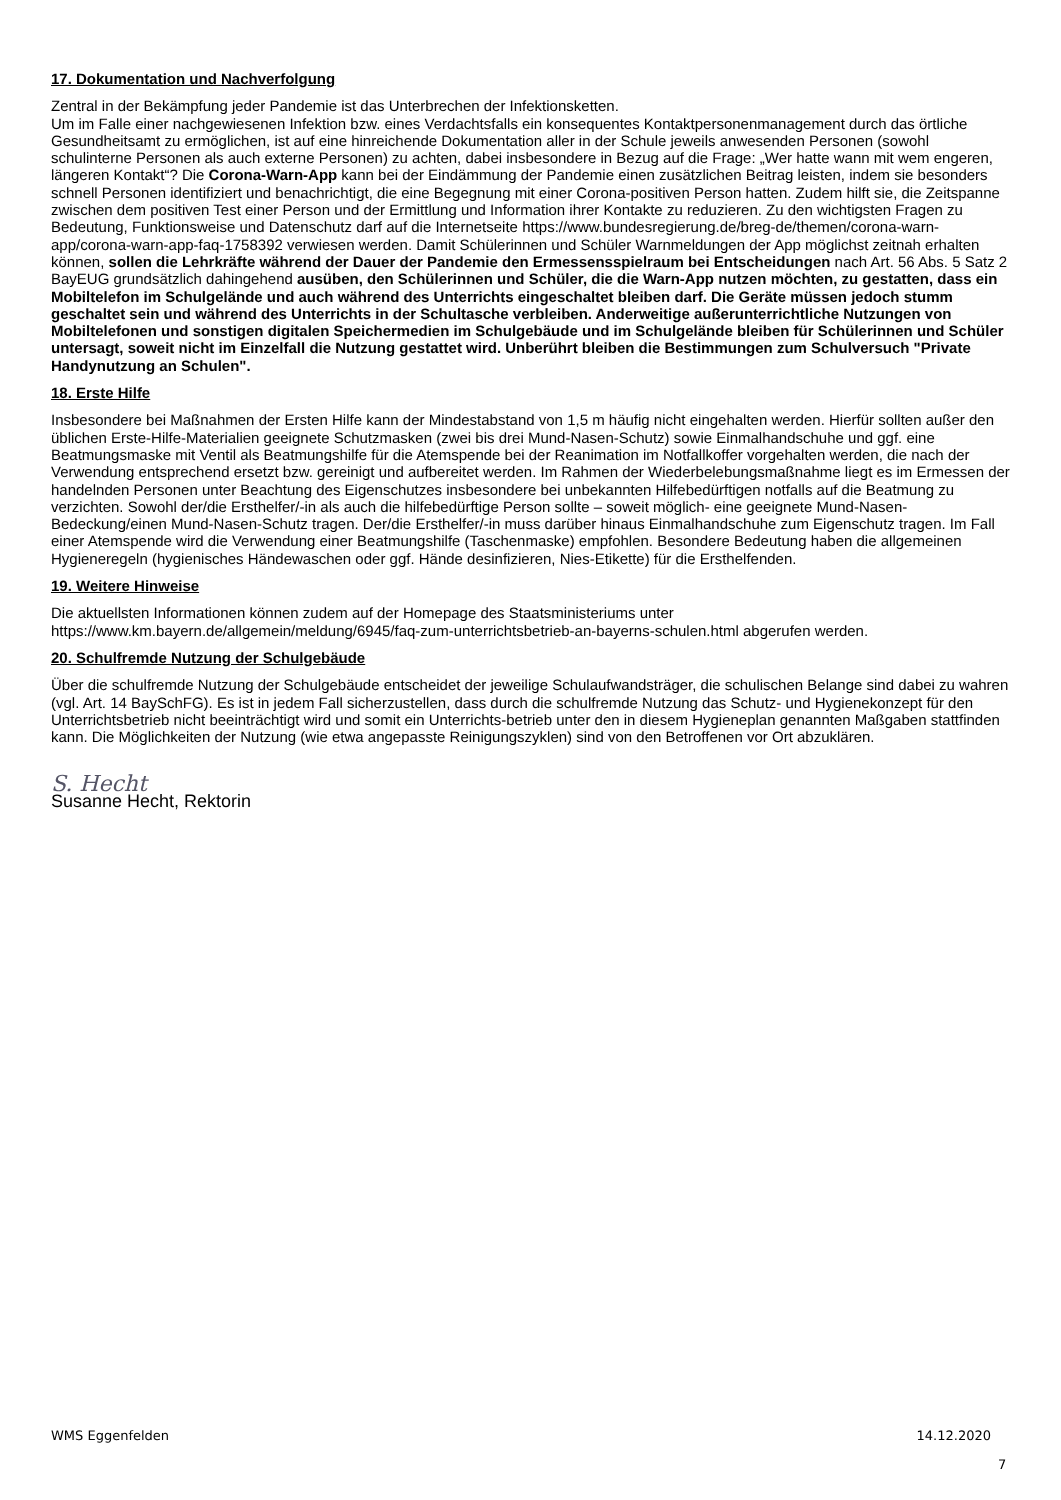17. Dokumentation und Nachverfolgung
Zentral in der Bekämpfung jeder Pandemie ist das Unterbrechen der Infektionsketten.
Um im Falle einer nachgewiesenen Infektion bzw. eines Verdachtsfalls ein konsequentes Kontaktpersonenmanagement durch das örtliche Gesundheitsamt zu ermöglichen, ist auf eine hinreichende Dokumentation aller in der Schule jeweils anwesenden Personen (sowohl schulinterne Personen als auch externe Personen) zu achten, dabei insbesondere in Bezug auf die Frage: „Wer hatte wann mit wem engeren, längeren Kontakt“? Die Corona-Warn-App kann bei der Eindämmung der Pandemie einen zusätzlichen Beitrag leisten, indem sie besonders schnell Personen identifiziert und benachrichtigt, die eine Begegnung mit einer Corona-positiven Person hatten. Zudem hilft sie, die Zeitspanne zwischen dem positiven Test einer Person und der Ermittlung und Information ihrer Kontakte zu reduzieren. Zu den wichtigsten Fragen zu Bedeutung, Funktionsweise und Datenschutz darf auf die Internetseite https://www.bundesregierung.de/breg-de/themen/corona-warn-app/corona-warn-app-faq-1758392 verwiesen werden. Damit Schülerinnen und Schüler Warnmeldungen der App möglichst zeitnah erhalten können, sollen die Lehrkräfte während der Dauer der Pandemie den Ermessensspielraum bei Entscheidungen nach Art. 56 Abs. 5 Satz 2 BayEUG grundsätzlich dahingehend ausüben, den Schülerinnen und Schüler, die die Warn-App nutzen möchten, zu gestatten, dass ein Mobiltelefon im Schulgelände und auch während des Unterrichts eingeschaltet bleiben darf. Die Geräte müssen jedoch stumm geschaltet sein und während des Unterrichts in der Schultasche verbleiben. Anderweitige außerunterrichtliche Nutzungen von Mobiltelefonen und sonstigen digitalen Speichermedien im Schulgebäude und im Schulgelände bleiben für Schülerinnen und Schüler untersagt, soweit nicht im Einzelfall die Nutzung gestattet wird. Unberührt bleiben die Bestimmungen zum Schulversuch "Private Handynutzung an Schulen".
18. Erste Hilfe
Insbesondere bei Maßnahmen der Ersten Hilfe kann der Mindestabstand von 1,5 m häufig nicht eingehalten werden. Hierfür sollten außer den üblichen Erste-Hilfe-Materialien geeignete Schutzmasken (zwei bis drei Mund-Nasen-Schutz) sowie Einmalhandschuhe und ggf. eine Beatmungsmaske mit Ventil als Beatmungshilfe für die Atemspende bei der Reanimation im Notfallkoffer vorgehalten werden, die nach der Verwendung entsprechend ersetzt bzw. gereinigt und aufbereitet werden. Im Rahmen der Wiederbelebungsmaßnahme liegt es im Ermessen der handelnden Personen unter Beachtung des Eigenschutzes insbesondere bei unbekannten Hilfebedürftigen notfalls auf die Beatmung zu verzichten. Sowohl der/die Ersthelfer/-in als auch die hilfebedürftige Person sollte – soweit möglich- eine geeignete Mund-Nasen-Bedeckung/einen Mund-Nasen-Schutz tragen. Der/die Ersthelfer/-in muss darüber hinaus Einmalhandschuhe zum Eigenschutz tragen. Im Fall einer Atemspende wird die Verwendung einer Beatmungshilfe (Taschenmaske) empfohlen. Besondere Bedeutung haben die allgemeinen Hygieneregeln (hygienisches Händewaschen oder ggf. Hände desinfizieren, Nies-Etikette) für die Ersthelfenden.
19. Weitere Hinweise
Die aktuellsten Informationen können zudem auf der Homepage des Staatsministeriums unter https://www.km.bayern.de/allgemein/meldung/6945/faq-zum-unterrichtsbetrieb-an-bayerns-schulen.html abgerufen werden.
20. Schulfremde Nutzung der Schulgebäude
Über die schulfremde Nutzung der Schulgebäude entscheidet der jeweilige Schulaufwandsträger, die schulischen Belange sind dabei zu wahren (vgl. Art. 14 BaySchFG). Es ist in jedem Fall sicherzustellen, dass durch die schulfremde Nutzung das Schutz- und Hygienekonzept für den Unterrichtsbetrieb nicht beeinträchtigt wird und somit ein Unterrichts-betrieb unter den in diesem Hygieneplan genannten Maßgaben stattfinden kann. Die Möglichkeiten der Nutzung (wie etwa angepasste Reinigungszyklen) sind von den Betroffenen vor Ort abzuklären.
S. Hecht
Susanne Hecht, Rektorin
WMS Eggenfelden 14.12.2020
7